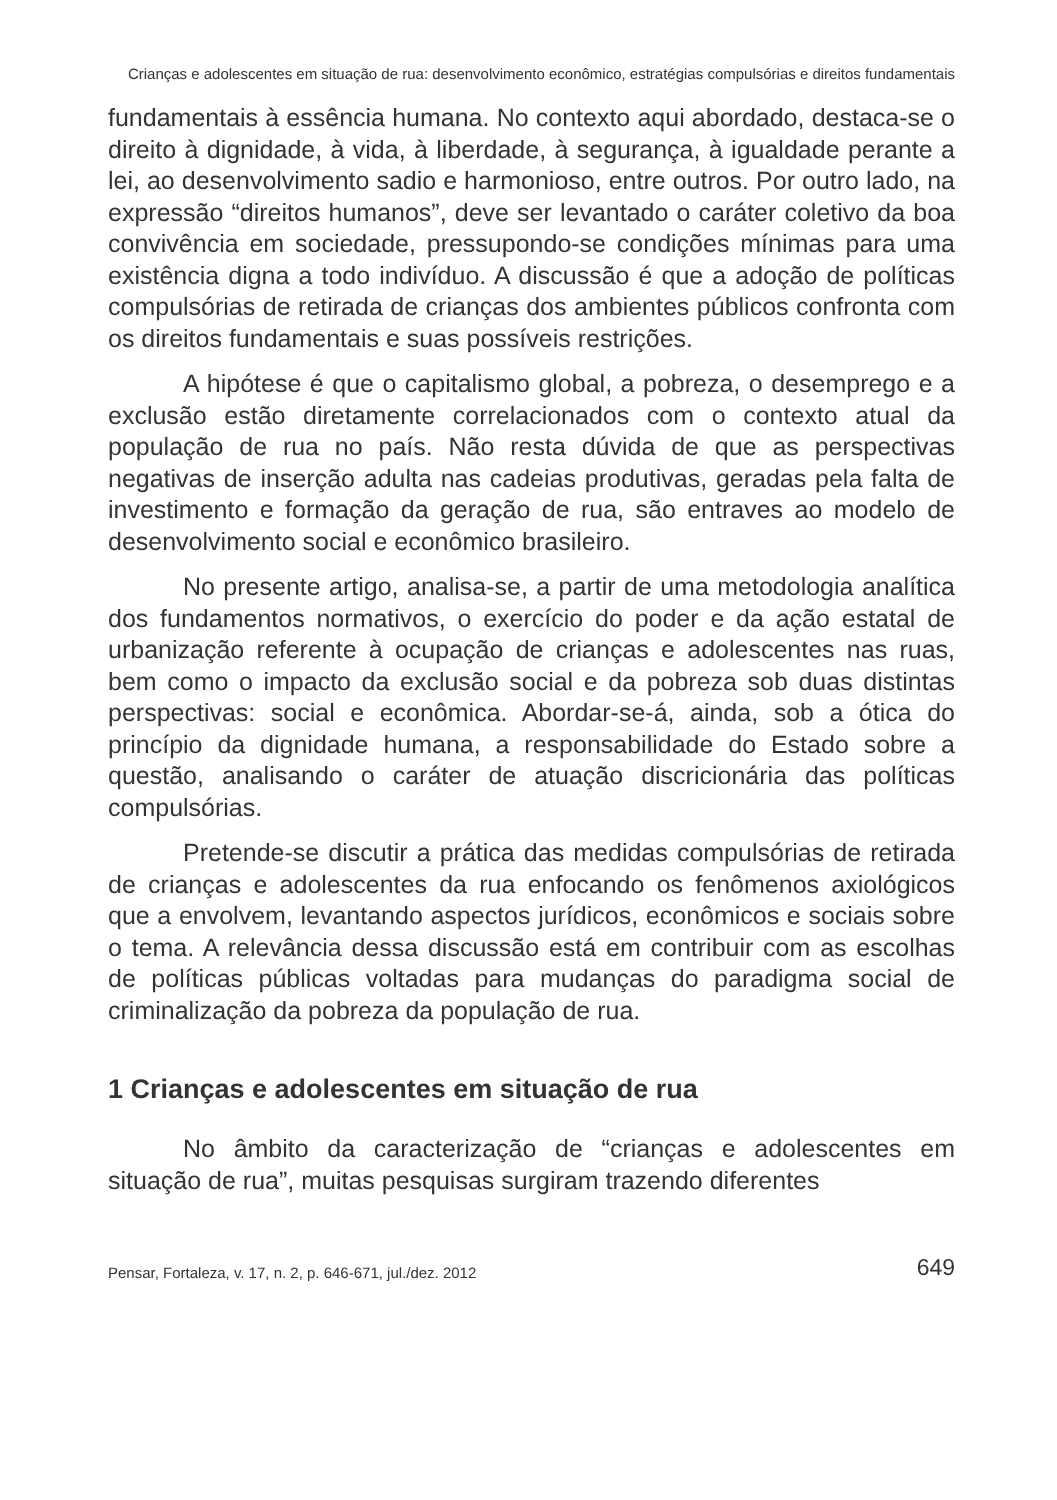Crianças e adolescentes em situação de rua: desenvolvimento econômico, estratégias compulsórias e direitos fundamentais
fundamentais à essência humana. No contexto aqui abordado, destaca-se o direito à dignidade, à vida, à liberdade, à segurança, à igualdade perante a lei, ao desenvolvimento sadio e harmonioso, entre outros. Por outro lado, na expressão “direitos humanos”, deve ser levantado o caráter coletivo da boa convivência em sociedade, pressupondo-se condições mínimas para uma existência digna a todo indivíduo. A discussão é que a adoção de políticas compulsórias de retirada de crianças dos ambientes públicos confronta com os direitos fundamentais e suas possíveis restrições.
A hipótese é que o capitalismo global, a pobreza, o desemprego e a exclusão estão diretamente correlacionados com o contexto atual da população de rua no país. Não resta dúvida de que as perspectivas negativas de inserção adulta nas cadeias produtivas, geradas pela falta de investimento e formação da geração de rua, são entraves ao modelo de desenvolvimento social e econômico brasileiro.
No presente artigo, analisa-se, a partir de uma metodologia analítica dos fundamentos normativos, o exercício do poder e da ação estatal de urbanização referente à ocupação de crianças e adolescentes nas ruas, bem como o impacto da exclusão social e da pobreza sob duas distintas perspectivas: social e econômica. Abordar-se-á, ainda, sob a ótica do princípio da dignidade humana, a responsabilidade do Estado sobre a questão, analisando o caráter de atuação discricionária das políticas compulsórias.
Pretende-se discutir a prática das medidas compulsórias de retirada de crianças e adolescentes da rua enfocando os fenômenos axiológicos que a envolvem, levantando aspectos jurídicos, econômicos e sociais sobre o tema. A relevância dessa discussão está em contribuir com as escolhas de políticas públicas voltadas para mudanças do paradigma social de criminalização da pobreza da população de rua.
1 Crianças e adolescentes em situação de rua
No âmbito da caracterização de “crianças e adolescentes em situação de rua”, muitas pesquisas surgiram trazendo diferentes
Pensar, Fortaleza, v. 17, n. 2, p. 646-671, jul./dez. 2012 649